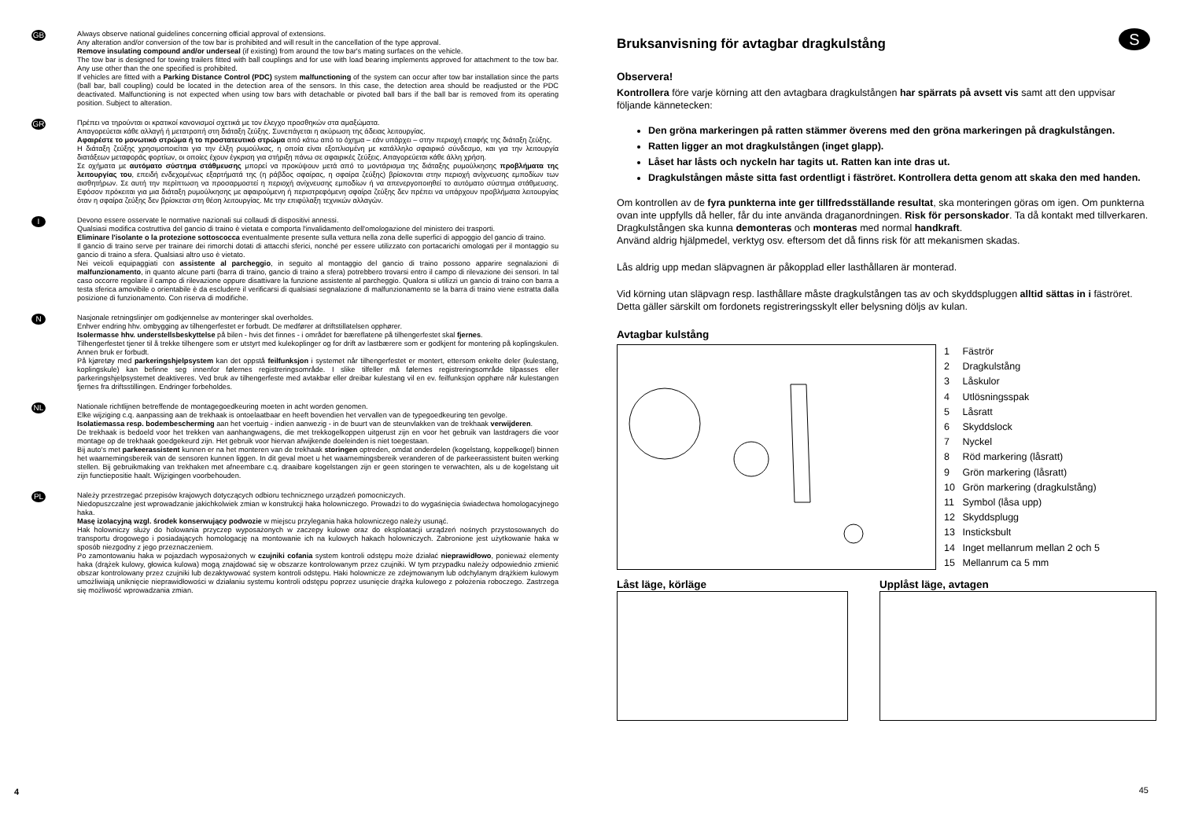GB
Always observe national guidelines concerning official approval of extensions.
Any alteration and/or conversion of the tow bar is prohibited and will result in the cancellation of the type approval.
Remove insulating compound and/or underseal (if existing) from around the tow bar's mating surfaces on the vehicle.
The tow bar is designed for towing trailers fitted with ball couplings and for use with load bearing implements approved for attachment to the tow bar. Any use other than the one specified is prohibited.
If vehicles are fitted with a Parking Distance Control (PDC) system malfunctioning of the system can occur after tow bar installation since the parts (ball bar, ball coupling) could be located in the detection area of the sensors. In this case, the detection area should be readjusted or the PDC deactivated. Malfunctioning is not expected when using tow bars with detachable or pivoted ball bars if the ball bar is removed from its operating position. Subject to alteration.
GR
Πρέπει να τηρούνται οι κρατικοί κανονισμοί σχετικά με τον έλεγχο προσθηκών στα αμαξώματα.
Απαγορεύεται κάθε αλλαγή ή μετατροπή στη διάταξη ζεύξης. Συνεπάγεται η ακύρωση της άδειας λειτουργίας.
Αφαιρέστε το μονωτικό στρώμα ή το προστατευτικό στρώμα από κάτω από το όχημα – εάν υπάρχει – στην περιοχή επαφής της διάταξη ζεύξης.
Η διάταξη ζεύξης χρησιμοποιείται για την έλξη ρυμούλκας, η οποία είναι εξοπλισμένη με κατάλληλο σφαιρικό σύνδεσμο, και για την λειτουργία διατάξεων μεταφοράς φορτίων, οι οποίες έχουν έγκριση για στήριξη πάνω σε σφαιρικές ζεύξεις. Απαγορεύεται κάθε άλλη χρήση.
Σε οχήματα με αυτόματο σύστημα στάθμευσης μπορεί να προκύψουν μετά από το μοντάρισμα της διάταξης ρυμούλκησης προβλήματα της λειτουργίας του, επειδή ενδεχομένως εξαρτήματά της (η ράβδος σφαίρας, η σφαίρα ζεύξης) βρίσκονται στην περιοχή ανίχνευσης εμποδίων των αισθητήρων. Σε αυτή την περίπτωση να προσαρμοστεί η περιοχή ανίχνευσης εμποδίων ή να απενεργοποιηθεί το αυτόματο σύστημα στάθμευσης. Εφόσον πρόκειται για μια διάταξη ρυμούλκησης με αφαιρούμενη ή περιστρεφόμενη σφαίρα ζεύξης δεν πρέπει να υπάρχουν προβλήματα λειτουργίας όταν η σφαίρα ζεύξης δεν βρίσκεται στη θέση λειτουργίας. Με την επιφύλαξη τεχνικών αλλαγών.
I
Devono essere osservate le normative nazionali sui collaudi di dispositivi annessi.
Qualsiasi modifica costruttiva del gancio di traino è vietata e comporta l'invalidamento dell'omologazione del ministero dei trasporti.
Eliminare l'isolante o la protezione sottoscocca eventualmente presente sulla vettura nella zona delle superfici di appoggio del gancio di traino.
Il gancio di traino serve per trainare dei rimorchi dotati di attacchi sferici, nonché per essere utilizzato con portacarichi omologati per il montaggio su gancio di traino a sfera. Qualsiasi altro uso è vietato.
Nei veicoli equipaggiati con assistente al parcheggio, in seguito al montaggio del gancio di traino possono apparire segnalazioni di malfunzionamento, in quanto alcune parti (barra di traino, gancio di traino a sfera) potrebbero trovarsi entro il campo di rilevazione dei sensori. In tal caso occorre regolare il campo di rilevazione oppure disattivare la funzione assistente al parcheggio. Qualora si utilizzi un gancio di traino con barra a testa sferica amovibile o orientabile è da escludere il verificarsi di qualsiasi segnalazione di malfunzionamento se la barra di traino viene estratta dalla posizione di funzionamento. Con riserva di modifiche.
N
Nasjonale retningslinjer om godkjennelse av monteringer skal overholdes.
Enhver endring hhv. ombygging av tilhengerfestet er forbudt. De medfører at driftstillatelsen opphører.
Isolermasse hhv. understellsbeskyttelse på bilen - hvis det finnes - i området for bæreflatene på tilhengerfestet skal fjernes.
Tilhengerfestet tjener til å trekke tilhengere som er utstyrt med kulekoplinger og for drift av lastbærere som er godkjent for montering på koplingskulen. Annen bruk er forbudt.
På kjøretøy med parkeringshjelpsystem kan det oppstå feilfunksjon i systemet når tilhengerfestet er montert, ettersom enkelte deler (kulestang, koplingskule) kan befinne seg innenfor følernes registreringsområde. I slike tilfeller må følernes registreringsområde tilpasses eller parkeringshjelpsystemet deaktiveres. Ved bruk av tilhengerfeste med avtakbar eller dreibar kulestang vil en ev. feilfunksjon opphøre når kulestangen fjernes fra driftsstillingen. Endringer forbeholdes.
NL
Nationale richtlijnen betreffende de montagegoedkeuring moeten in acht worden genomen.
Elke wijziging c.q. aanpassing aan de trekhaak is ontoelaatbaar en heeft bovendien het vervallen van de typegoedkeuring ten gevolge.
Isolatiemassa resp. bodembescherming aan het voertuig - indien aanwezig - in de buurt van de steunvlakken van de trekhaak verwijderen.
De trekhaak is bedoeld voor het trekken van aanhangwagens, die met trekkogelkoppen uitgerust zijn en voor het gebruik van lastdragers die voor montage op de trekhaak goedgekeurd zijn. Het gebruik voor hiervan afwijkende doeleinden is niet toegestaan.
Bij auto's met parkeerassistent kunnen er na het monteren van de trekhaak storingen optreden, omdat onderdelen (kogelstang, koppelkogel) binnen het waarnemingsbereik van de sensoren kunnen liggen. In dit geval moet u het waarnemingsbereik veranderen of de parkeerassistent buiten werking stellen. Bij gebruikmaking van trekhaken met afneembare c.q. draaibare kogelstangen zijn er geen storingen te verwachten, als u de kogelstang uit zijn functiepositie haalt. Wijzigingen voorbehouden.
PL
Należy przestrzegać przepisów krajowych dotyczących odbioru technicznego urządzeń pomocniczych.
Niedopuszczalne jest wprowadzanie jakichkolwiek zmian w konstrukcji haka holowniczego. Prowadzi to do wygaśnięcia świadectwa homologacyjnego haka.
Masę izolacyjną wzgl. środek konserwujący podwozie w miejscu przylegania haka holowniczego należy usunąć.
Hak holowniczy służy do holowania przyczep wyposażonych w zaczepy kulowe oraz do eksploatacji urządzeń nośnych przystosowanych do transportu drogowego i posiadających homologację na montowanie ich na kulowych hakach holowniczych. Zabronione jest użytkowanie haka w sposób niezgodny z jego przeznaczeniem.
Po zamontowaniu haka w pojazdach wyposażonych w czujniki cofania system kontroli odstępu może działać nieprawidłowo, ponieważ elementy haka (drążek kulowy, głowica kulowa) mogą znajdować się w obszarze kontrolowanym przez czujniki. W tym przypadku należy odpowiednio zmienić obszar kontrolowany przez czujniki lub dezaktywować system kontroli odstępu. Haki holownicze ze zdejmowanym lub odchylanym drążkiem kulowym umożliwiają uniknięcie nieprawidłowości w działaniu systemu kontroli odstępu poprzez usunięcie drążka kulowego z położenia roboczego. Zastrzega się możliwość wprowadzania zmian.
4
S
Bruksanvisning för avtagbar dragkulstång
Observera!
Kontrollera före varje körning att den avtagbara dragkulstången har spärrats på avsett vis samt att den uppvisar följande kännetecken:
Den gröna markeringen på ratten stämmer överens med den gröna markeringen på dragkulstången.
Ratten ligger an mot dragkulstången (inget glapp).
Låset har låsts och nyckeln har tagits ut. Ratten kan inte dras ut.
Dragkulstången måste sitta fast ordentligt i fäströret. Kontrollera detta genom att skaka den med handen.
Om kontrollen av de fyra punkterna inte ger tillfredsställande resultat, ska monteringen göras om igen. Om punkterna ovan inte uppfylls då heller, får du inte använda draganordningen. Risk för personskador. Ta då kontakt med tillverkaren.
Dragkulstången ska kunna demonteras och monteras med normal handkraft.
Använd aldrig hjälpmedel, verktyg osv. eftersom det då finns risk för att mekanismen skadas.
Lås aldrig upp medan släpvagnen är påkopplad eller lasthållaren är monterad.
Vid körning utan släpvagn resp. lasthållare måste dragkulstången tas av och skyddspluggen alltid sättas in i fäströret. Detta gäller särskilt om fordonets registreringsskylt eller belysning döljs av kulan.
Avtagbar kulstång
1 Fäströr
2 Dragkulstång
3 Låskulor
4 Utlösningsspak
5 Låsratt
6 Skyddslock
7 Nyckel
8 Röd markering (låsratt)
9 Grön markering (låsratt)
10 Grön markering (dragkulstång)
11 Symbol (låsa upp)
12 Skyddsplugg
13 Insticksbult
14 Inget mellanrum mellan 2 och 5
15 Mellanrum ca 5 mm
Låst läge, körläge Upplåst läge, avtagen
45